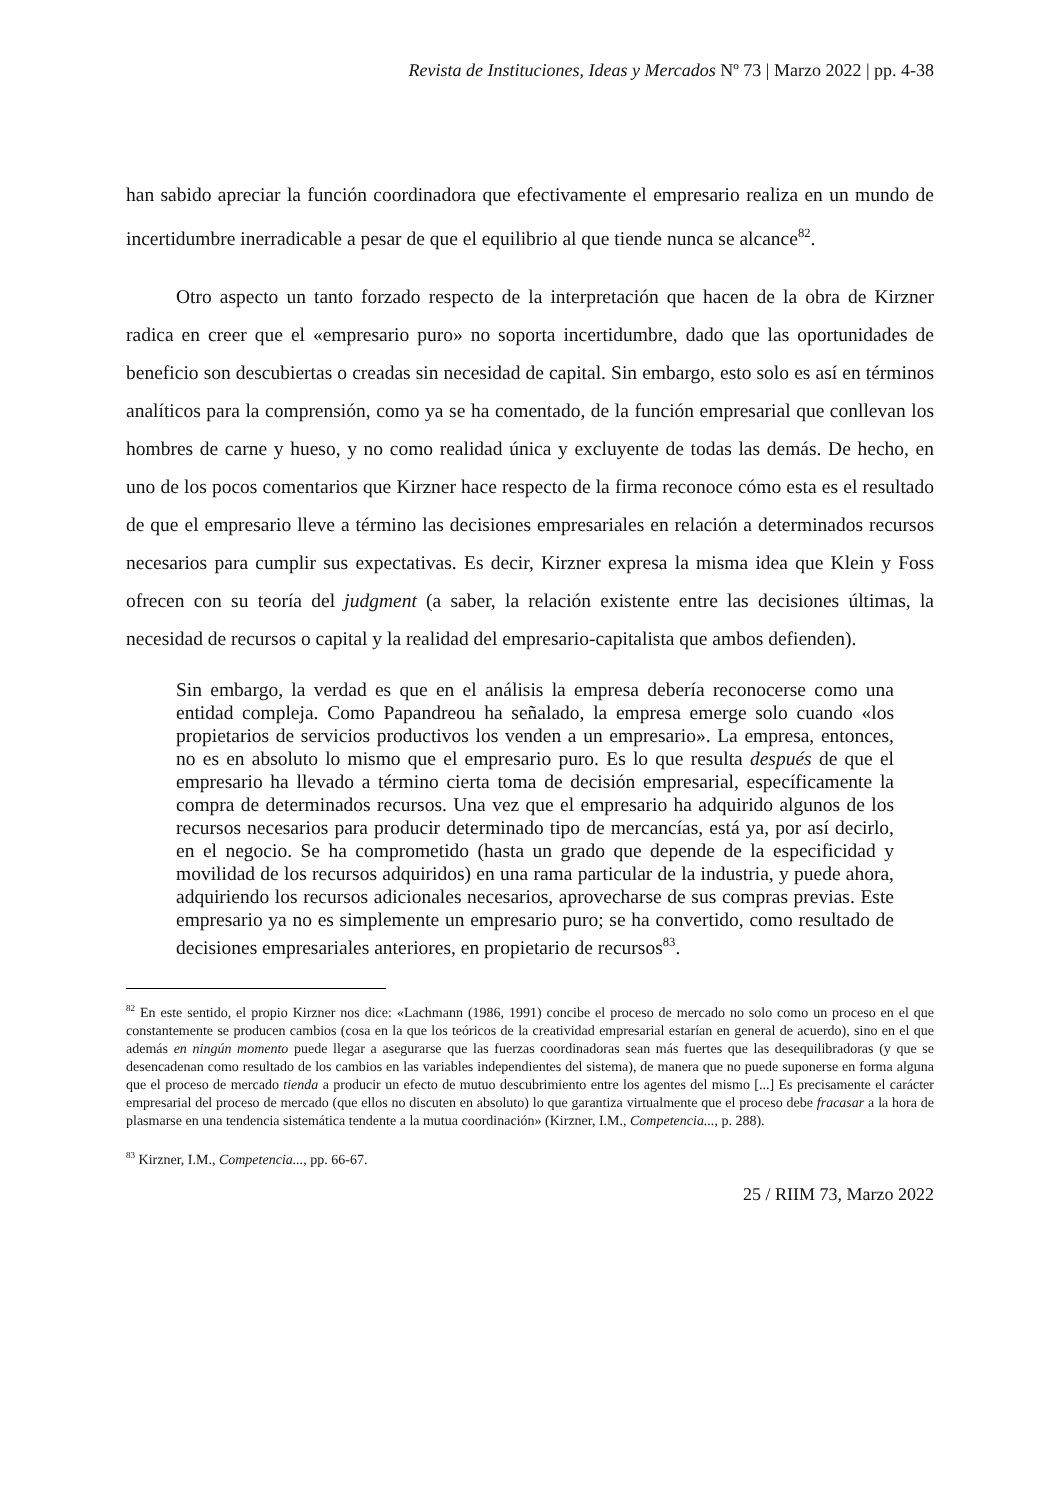Revista de Instituciones, Ideas y Mercados Nº 73 | Marzo 2022 | pp. 4-38
han sabido apreciar la función coordinadora que efectivamente el empresario realiza en un mundo de incertidumbre inerradicable a pesar de que el equilibrio al que tiende nunca se alcance<sup>82</sup>.
Otro aspecto un tanto forzado respecto de la interpretación que hacen de la obra de Kirzner radica en creer que el «empresario puro» no soporta incertidumbre, dado que las oportunidades de beneficio son descubiertas o creadas sin necesidad de capital. Sin embargo, esto solo es así en términos analíticos para la comprensión, como ya se ha comentado, de la función empresarial que conllevan los hombres de carne y hueso, y no como realidad única y excluyente de todas las demás. De hecho, en uno de los pocos comentarios que Kirzner hace respecto de la firma reconoce cómo esta es el resultado de que el empresario lleve a término las decisiones empresariales en relación a determinados recursos necesarios para cumplir sus expectativas. Es decir, Kirzner expresa la misma idea que Klein y Foss ofrecen con su teoría del judgment (a saber, la relación existente entre las decisiones últimas, la necesidad de recursos o capital y la realidad del empresario-capitalista que ambos defienden).
Sin embargo, la verdad es que en el análisis la empresa debería reconocerse como una entidad compleja. Como Papandreou ha señalado, la empresa emerge solo cuando «los propietarios de servicios productivos los venden a un empresario». La empresa, entonces, no es en absoluto lo mismo que el empresario puro. Es lo que resulta después de que el empresario ha llevado a término cierta toma de decisión empresarial, específicamente la compra de determinados recursos. Una vez que el empresario ha adquirido algunos de los recursos necesarios para producir determinado tipo de mercancías, está ya, por así decirlo, en el negocio. Se ha comprometido (hasta un grado que depende de la especificidad y movilidad de los recursos adquiridos) en una rama particular de la industria, y puede ahora, adquiriendo los recursos adicionales necesarios, aprovecharse de sus compras previas. Este empresario ya no es simplemente un empresario puro; se ha convertido, como resultado de decisiones empresariales anteriores, en propietario de recursos<sup>83</sup>.
<sup>82</sup> En este sentido, el propio Kirzner nos dice: «Lachmann (1986, 1991) concibe el proceso de mercado no solo como un proceso en el que constantemente se producen cambios (cosa en la que los teóricos de la creatividad empresarial estarían en general de acuerdo), sino en el que además en ningún momento puede llegar a asegurarse que las fuerzas coordinadoras sean más fuertes que las desequilibradoras (y que se desencadenan como resultado de los cambios en las variables independientes del sistema), de manera que no puede suponerse en forma alguna que el proceso de mercado tienda a producir un efecto de mutuo descubrimiento entre los agentes del mismo [...] Es precisamente el carácter empresarial del proceso de mercado (que ellos no discuten en absoluto) lo que garantiza virtualmente que el proceso debe fracasar a la hora de plasmarse en una tendencia sistemática tendente a la mutua coordinación» (Kirzner, I.M., Competencia..., p. 288).
<sup>83</sup> Kirzner, I.M., Competencia..., pp. 66-67.
25 / RIIM 73, Marzo 2022